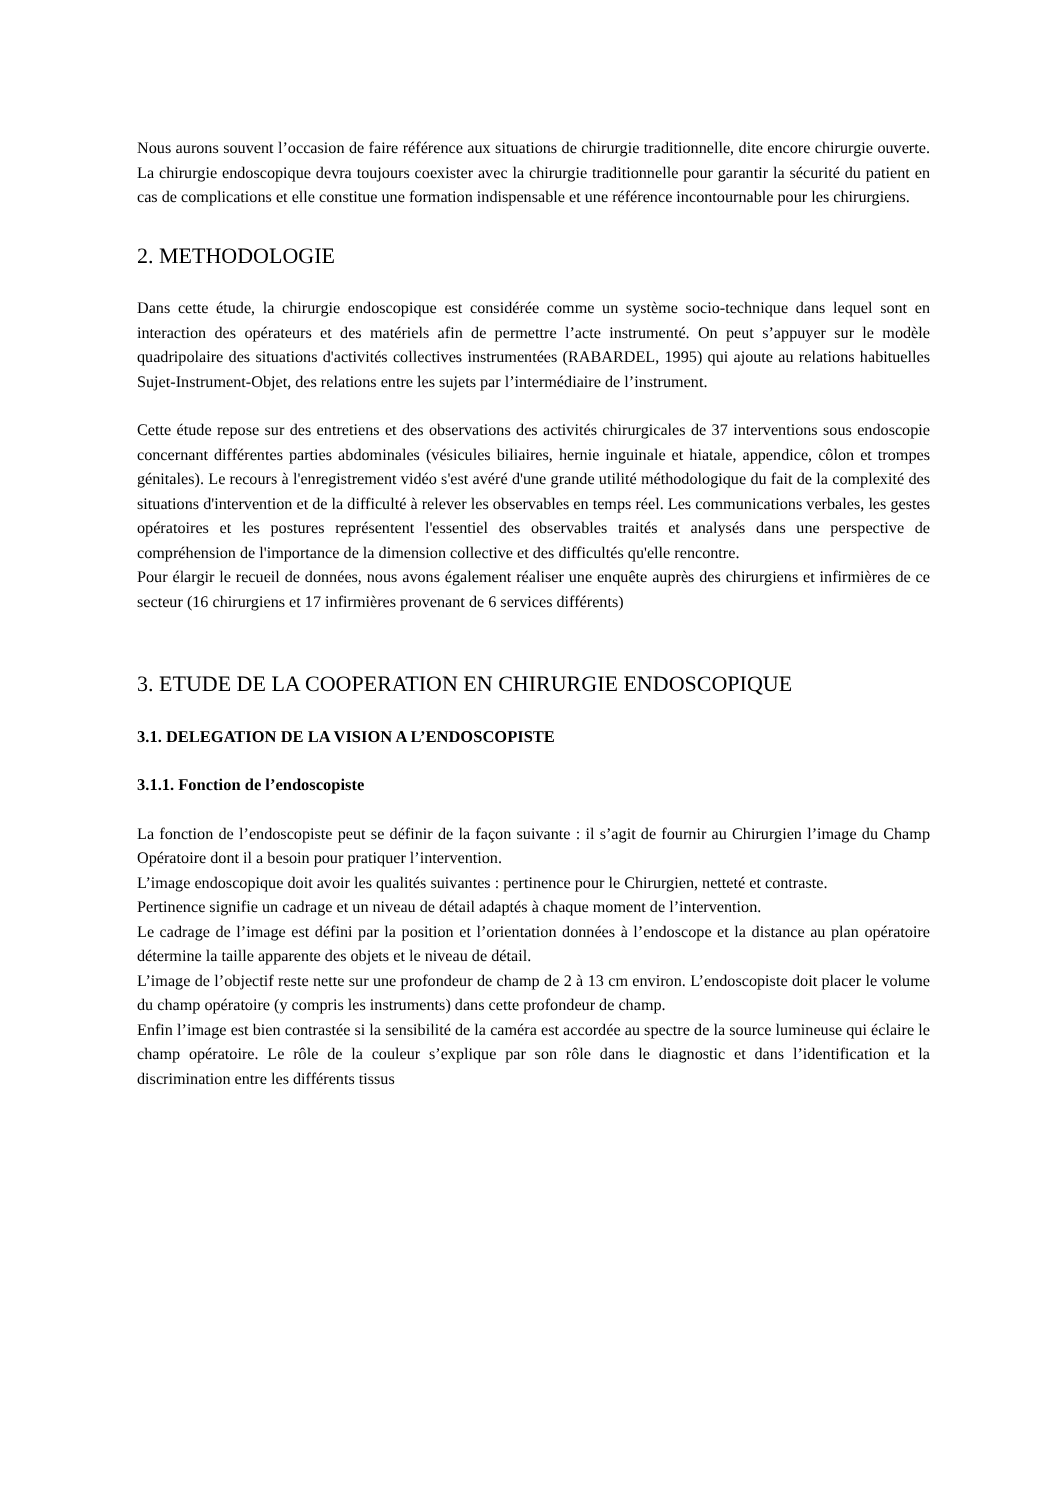Nous aurons souvent l’occasion de faire référence aux situations de chirurgie traditionnelle, dite encore chirurgie ouverte. La chirurgie endoscopique devra toujours coexister avec la chirurgie traditionnelle pour garantir la sécurité du patient en cas de complications et elle constitue une formation indispensable et une référence incontournable pour les chirurgiens.
2. METHODOLOGIE
Dans cette étude, la chirurgie endoscopique est considérée comme un système socio-technique dans lequel sont en interaction des opérateurs et des matériels afin de permettre l’acte instrumenté. On peut s’appuyer sur le modèle quadripolaire des situations d'activités collectives instrumentées (RABARDEL, 1995) qui ajoute au relations habituelles Sujet-Instrument-Objet, des relations entre les sujets par l’intermédiaire de l’instrument.
Cette étude repose sur des entretiens et des observations des activités chirurgicales de 37 interventions sous endoscopie concernant différentes parties abdominales (vésicules biliaires, hernie inguinale et hiatale, appendice, côlon et trompes génitales). Le recours à l'enregistrement vidéo s'est avéré d'une grande utilité méthodologique du fait de la complexité des situations d'intervention et de la difficulté à relever les observables en temps réel. Les communications verbales, les gestes opératoires et les postures représentent l'essentiel des observables traités et analysés dans une perspective de compréhension de l'importance de la dimension collective et des difficultés qu'elle rencontre.
Pour élargir le recueil de données, nous avons également réaliser une enquête auprès des chirurgiens et infirmières de ce secteur (16 chirurgiens et 17 infirmières provenant de 6 services différents)
3. ETUDE DE LA COOPERATION EN CHIRURGIE ENDOSCOPIQUE
3.1. DELEGATION DE LA VISION A L’ENDOSCOPISTE
3.1.1. Fonction de l’endoscopiste
La fonction de l’endoscopiste peut se définir de la façon suivante : il s’agit de fournir au Chirurgien l’image du Champ Opératoire dont il a besoin pour pratiquer l’intervention.
L’image endoscopique doit avoir les qualités suivantes : pertinence pour le Chirurgien, netteté et contraste.
Pertinence signifie un cadrage et un niveau de détail adaptés à chaque moment de l’intervention.
Le cadrage de l’image est défini par la position et l’orientation données à l’endoscope et la distance au plan opératoire détermine la taille apparente des objets et le niveau de détail.
L’image de l’objectif reste nette sur une profondeur de champ de 2 à 13 cm environ. L’endoscopiste doit placer le volume du champ opératoire (y compris les instruments) dans cette profondeur de champ.
Enfin l’image est bien contrastée si la sensibilité de la caméra est accordée au spectre de la source lumineuse qui éclaire le champ opératoire. Le rôle de la couleur s’explique par son rôle dans le diagnostic et dans l’identification et la discrimination entre les différents tissus